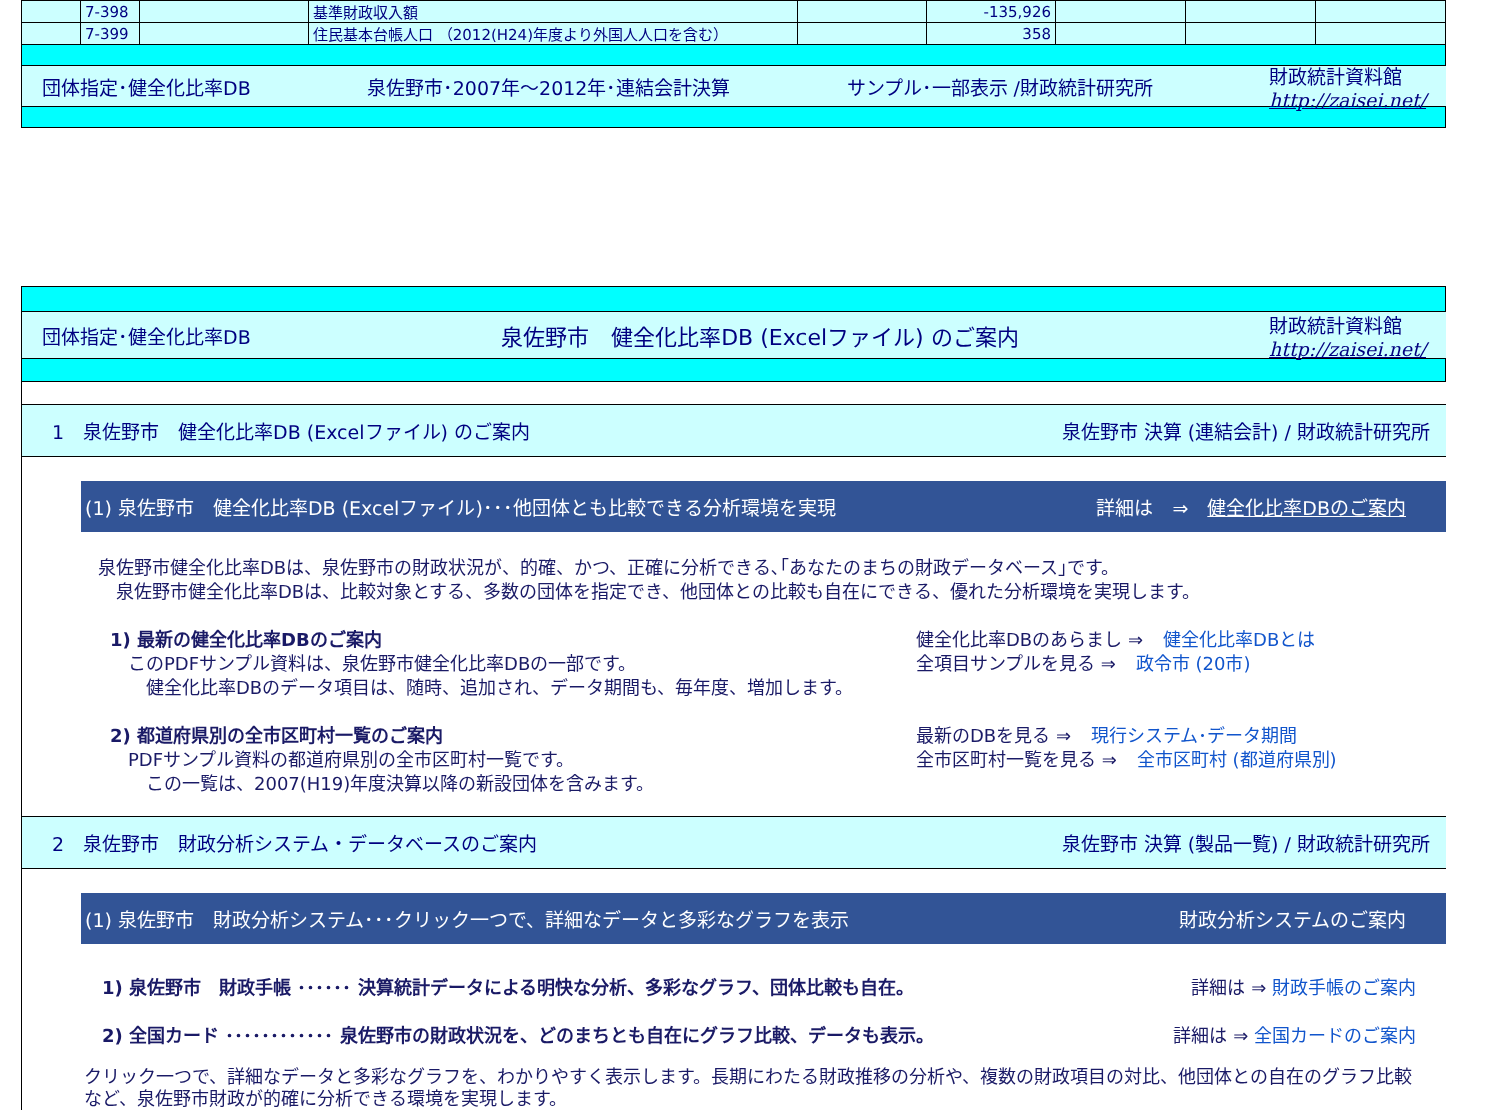| | 7-398 | | 基準財政収入額 | | -135,926 | | | |
| | 7-399 | | 住民基本台帳人口 （2012(H24)年度より外国人人口を含む） | | 358 | | | |
団体指定･健全化比率DB 泉佐野市･2007年～2012年･連結会計決算 サンプル･一部表示 /財政統計研究所 財政統計資料館
http://zaisei.net/
団体指定･健全化比率DB 泉佐野市　健全化比率DB (Excelファイル) のご案内 財政統計資料館
http://zaisei.net/
1　泉佐野市　健全化比率DB (Excelファイル) のご案内 泉佐野市 決算 (連結会計) / 財政統計研究所
(1) 泉佐野市　健全化比率DB (Excelファイル)･･･他団体とも比較できる分析環境を実現 詳細は　⇒　健全化比率DBのご案内
泉佐野市健全化比率DBは、泉佐野市の財政状況が、的確、かつ、正確に分析できる､｢あなたのまちの財政データベース｣です。
　泉佐野市健全化比率DBは、比較対象とする、多数の団体を指定でき、他団体との比較も自在にできる、優れた分析環境を実現します。
1) 最新の健全化比率DBのご案内 健全化比率DBのあらまし ⇒ 健全化比率DBとは
　このPDFサンプル資料は、泉佐野市健全化比率DBの一部です。
　　健全化比率DBのデータ項目は、随時、追加され、データ期間も、毎年度、増加します。 全項目サンプルを見る ⇒ 政令市 (20市)
2) 都道府県別の全市区町村一覧のご案内 最新のDBを見る ⇒ 現行システム･データ期間
　PDFサンプル資料の都道府県別の全市区町村一覧です。
　　この一覧は、2007(H19)年度決算以降の新設団体を含みます。 全市区町村一覧を見る ⇒ 全市区町村 (都道府県別)
2　泉佐野市　財政分析システム・データベースのご案内 泉佐野市 決算 (製品一覧) / 財政統計研究所
(1) 泉佐野市　財政分析システム･･･クリック一つで、詳細なデータと多彩なグラフを表示 財政分析システムのご案内
1) 泉佐野市　財政手帳 ･･････ 決算統計データによる明快な分析、多彩なグラフ、団体比較も自在。 詳細は ⇒ 財政手帳のご案内
2) 全国カード ････････････ 泉佐野市の財政状況を、どのまちとも自在にグラフ比較、データも表示。 詳細は ⇒ 全国カードのご案内
クリック一つで、詳細なデータと多彩なグラフを、わかりやすく表示します。長期にわたる財政推移の分析や、複数の財政項目の対比、他団体との自在のグラフ比較など、泉佐野市財政が的確に分析できる環境を実現します。